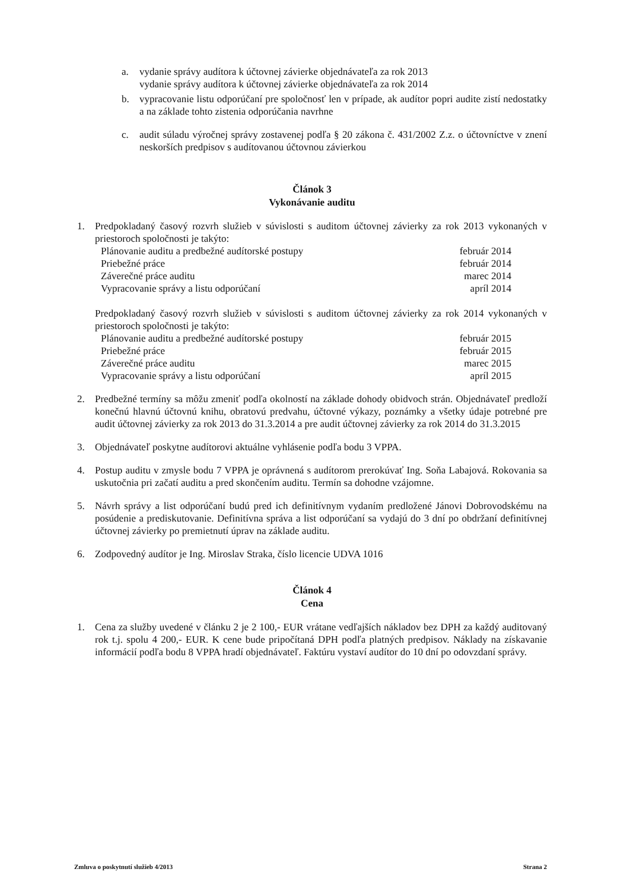a. vydanie správy audítora k účtovnej závierke objednávateľa za rok 2013
vydanie správy audítora k účtovnej závierke objednávateľa za rok 2014
b. vypracovanie listu odporúčaní pre spoločnosť len v prípade, ak audítor popri audite zistí nedostatky a na základe tohto zistenia odporúčania navrhne
c. audit súladu výročnej správy zostavenej podľa § 20 zákona č. 431/2002 Z.z. o účtovníctve v znení neskorších predpisov s audítovanou účtovnou závierkou
Článok 3
Vykonávanie auditu
1. Predpokladaný časový rozvrh služieb v súvislosti s auditom účtovnej závierky za rok 2013 vykonaných v priestoroch spoločnosti je takýto:
Plánovanie auditu a predbežné audítorské postupy február 2014
Priebežné práce február 2014
Záverečné práce auditu marec 2014
Vypracovanie správy a listu odporúčaní apríl 2014
Predpokladaný časový rozvrh služieb v súvislosti s auditom účtovnej závierky za rok 2014 vykonaných v priestoroch spoločnosti je takýto:
Plánovanie auditu a predbežné audítorské postupy február 2015
Priebežné práce február 2015
Záverečné práce auditu marec 2015
Vypracovanie správy a listu odporúčaní apríl 2015
2. Predbežné termíny sa môžu zmeniť podľa okolností na základe dohody obidvoch strán. Objednávateľ predloží konečnú hlavnú účtovnú knihu, obratovú predvahu, účtovné výkazy, poznámky a všetky údaje potrebné pre audit účtovnej závierky za rok 2013 do 31.3.2014 a pre audit účtovnej závierky za rok 2014 do 31.3.2015
3. Objednávateľ poskytne audítorovi aktuálne vyhlásenie podľa bodu 3 VPPA.
4. Postup auditu v zmysle bodu 7 VPPA je oprávnená s audítorom prerokúvať Ing. Soňa Labajová. Rokovania sa uskutočnia pri začatí auditu a pred skončením auditu. Termín sa dohodne vzájomne.
5. Návrh správy a list odporúčaní budú pred ich definitívnym vydaním predložené Jánovi Dobrovodskému na posúdenie a prediskutovanie. Definitívna správa a list odporúčaní sa vydajú do 3 dní po obdržaní definitívnej účtovnej závierky po premietnutí úprav na základe auditu.
6. Zodpovedný audítor je Ing. Miroslav Straka, číslo licencie UDVA 1016
Článok 4
Cena
1. Cena za služby uvedené v článku 2 je 2 100,- EUR vrátane vedľajších nákladov bez DPH za každý auditovaný rok t.j. spolu 4 200,- EUR. K cene bude pripočítaná DPH podľa platných predpisov. Náklady na získavanie informácií podľa bodu 8 VPPA hradí objednávateľ. Faktúru vystaví audítor do 10 dní po odovzdaní správy.
Zmluva o poskytnutí služieb 4/2013 Strana 2